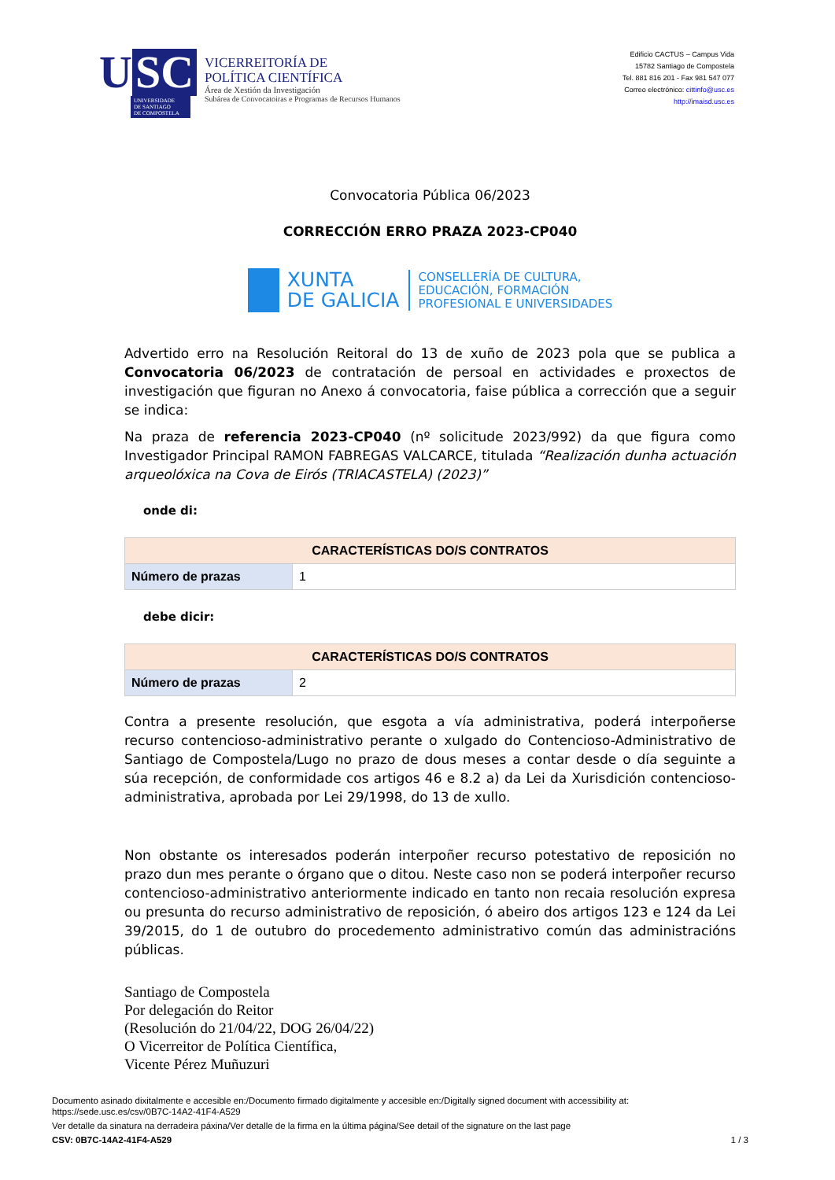U SC
UNIVERSIDADE
DE SANTIAGO
DE COMPOSTELA
VICERREITORÍA DE
POLÍTICA CIENTÍFICA
Área de Xestión da Investigación
Subárea de Convocatoiras e Programas de Recursos Humanos
Edificio CACTUS – Campus Vida
15782 Santiago de Compostela
Tel. 881 816 201 - Fax 981 547 077
Correo electrónico: cittinfo@usc.es
http://imaisd.usc.es
Convocatoria Pública 06/2023
CORRECCIÓN ERRO PRAZA 2023-CP040
XUNTA
DE GALICIA
CONSELLERÍA DE CULTURA,
EDUCACIÓN, FORMACIÓN
PROFESIONAL E UNIVERSIDADES
Advertido erro na Resolución Reitoral do 13 de xuño de 2023 pola que se publica a Convocatoria 06/2023 de contratación de persoal en actividades e proxectos de investigación que figuran no Anexo á convocatoria, faise pública a corrección que a seguir se indica:
Na praza de referencia 2023-CP040 (nº solicitude 2023/992) da que figura como Investigador Principal RAMON FABREGAS VALCARCE, titulada “Realización dunha actuación arqueolóxica na Cova de Eirós (TRIACASTELA) (2023)”
onde di:
| CARACTERÍSTICAS DO/S CONTRATOS | |
| --- | --- |
| Número de prazas | 1 |
debe dicir:
| CARACTERÍSTICAS DO/S CONTRATOS | |
| --- | --- |
| Número de prazas | 2 |
Contra a presente resolución, que esgota a vía administrativa, poderá interpoñerse recurso contencioso-administrativo perante o xulgado do Contencioso-Administrativo de Santiago de Compostela/Lugo no prazo de dous meses a contar desde o día seguinte a súa recepción, de conformidade cos artigos 46 e 8.2 a) da Lei da Xurisdición contencioso- administrativa, aprobada por Lei 29/1998, do 13 de xullo.
Non obstante os interesados poderán interpoñer recurso potestativo de reposición no prazo dun mes perante o órgano que o ditou. Neste caso non se poderá interpoñer recurso contencioso-administrativo anteriormente indicado en tanto non recaia resolución expresa ou presunta do recurso administrativo de reposición, ó abeiro dos artigos 123 e 124 da Lei 39/2015, do 1 de outubro do procedemento administrativo común das administracións públicas.
Santiago de Compostela
Por delegación do Reitor
(Resolución do 21/04/22, DOG 26/04/22)
O Vicerreitor de Política Científica,
Vicente Pérez Muñuzuri
Documento asinado dixitalmente e accesible en:/Documento firmado digitalmente y accesible en:/Digitally signed document with accessibility at:
https://sede.usc.es/csv/0B7C-14A2-41F4-A529
Ver detalle da sinatura na derradeira páxina/Ver detalle de la firma en la última página/See detail of the signature on the last page
CSV: 0B7C-14A2-41F4-A529 1 / 3